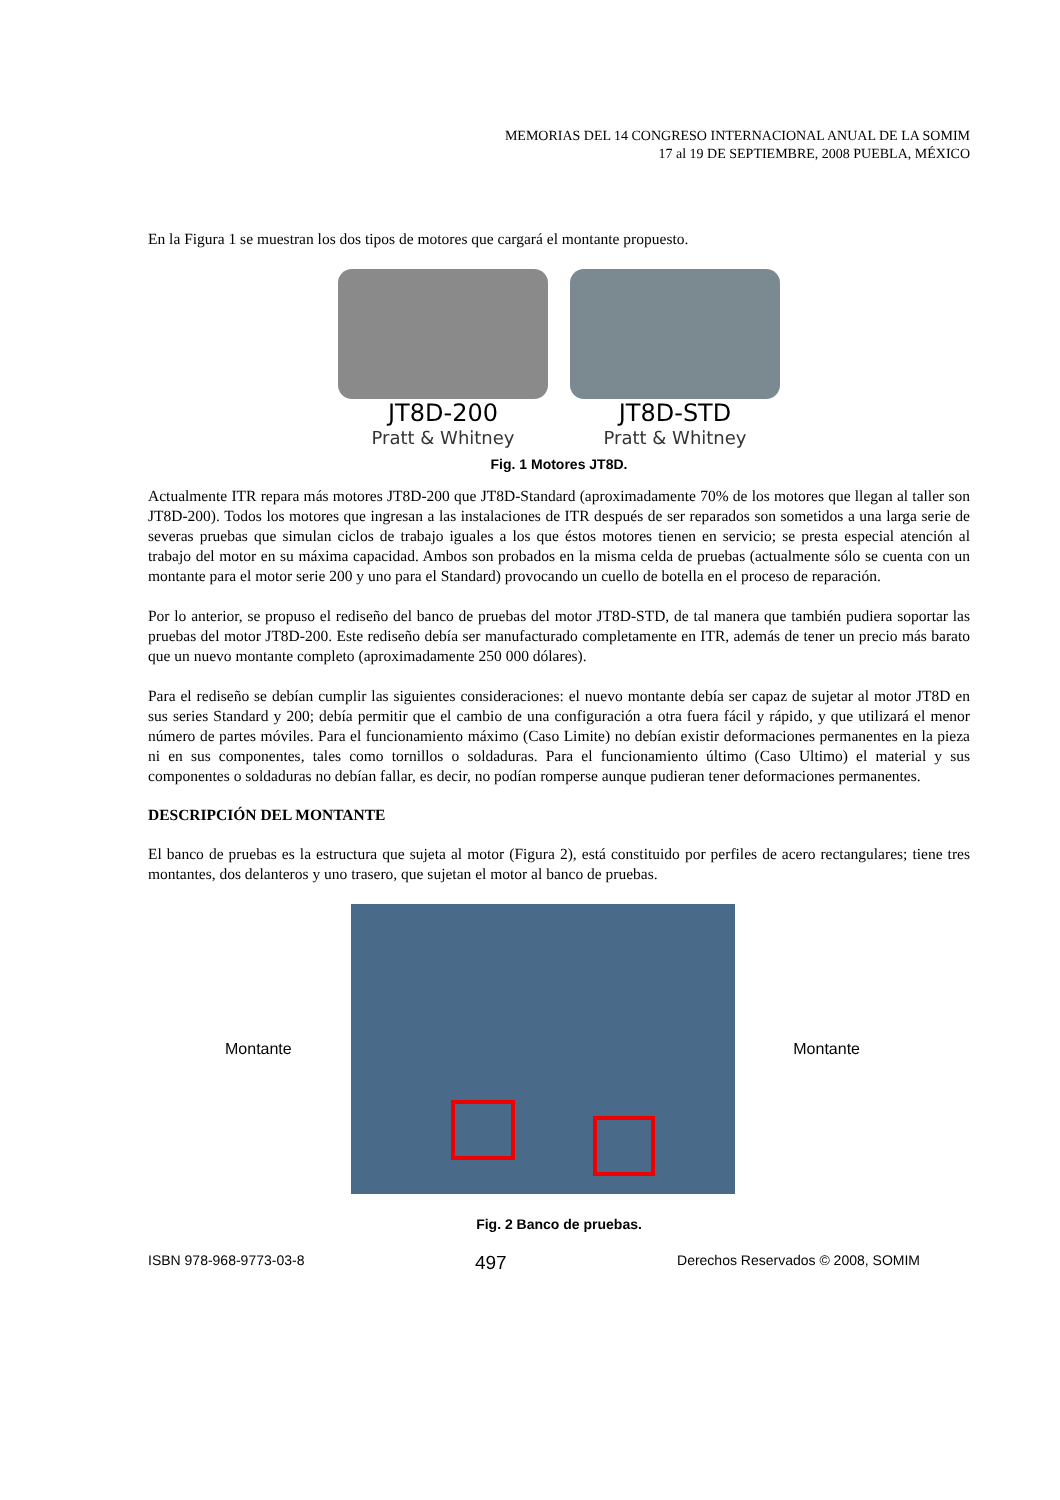MEMORIAS DEL 14 CONGRESO INTERNACIONAL ANUAL DE LA SOMIM
17 al 19 DE SEPTIEMBRE, 2008 PUEBLA, MÉXICO
En la Figura 1 se muestran los dos tipos de motores que cargará el montante propuesto.
JT8D-200
Pratt & Whitney
JT8D-STD
Pratt & Whitney
Fig. 1 Motores JT8D.
Actualmente ITR repara más motores JT8D-200 que JT8D-Standard (aproximadamente 70% de los motores que llegan al taller son JT8D-200). Todos los motores que ingresan a las instalaciones de ITR después de ser reparados son sometidos a una larga serie de severas pruebas que simulan ciclos de trabajo iguales a los que éstos motores tienen en servicio; se presta especial atención al trabajo del motor en su máxima capacidad. Ambos son probados en la misma celda de pruebas (actualmente sólo se cuenta con un montante para el motor serie 200 y uno para el Standard) provocando un cuello de botella en el proceso de reparación.
Por lo anterior, se propuso el rediseño del banco de pruebas del motor JT8D-STD, de tal manera que también pudiera soportar las pruebas del motor JT8D-200. Este rediseño debía ser manufacturado completamente en ITR, además de tener un precio más barato que un nuevo montante completo (aproximadamente 250 000 dólares).
Para el rediseño se debían cumplir las siguientes consideraciones: el nuevo montante debía ser capaz de sujetar al motor JT8D en sus series Standard y 200; debía permitir que el cambio de una configuración a otra fuera fácil y rápido, y que utilizará el menor número de partes móviles. Para el funcionamiento máximo (Caso Limite) no debían existir deformaciones permanentes en la pieza ni en sus componentes, tales como tornillos o soldaduras. Para el funcionamiento último (Caso Ultimo) el material y sus componentes o soldaduras no debían fallar, es decir, no podían romperse aunque pudieran tener deformaciones permanentes.
DESCRIPCIÓN DEL MONTANTE
El banco de pruebas es la estructura que sujeta al motor (Figura 2), está constituido por perfiles de acero rectangulares; tiene tres montantes, dos delanteros y uno trasero, que sujetan el motor al banco de pruebas.
Montante Montante
Fig. 2 Banco de pruebas.
ISBN 978-968-9773-03-8 497 Derechos Reservados © 2008, SOMIM